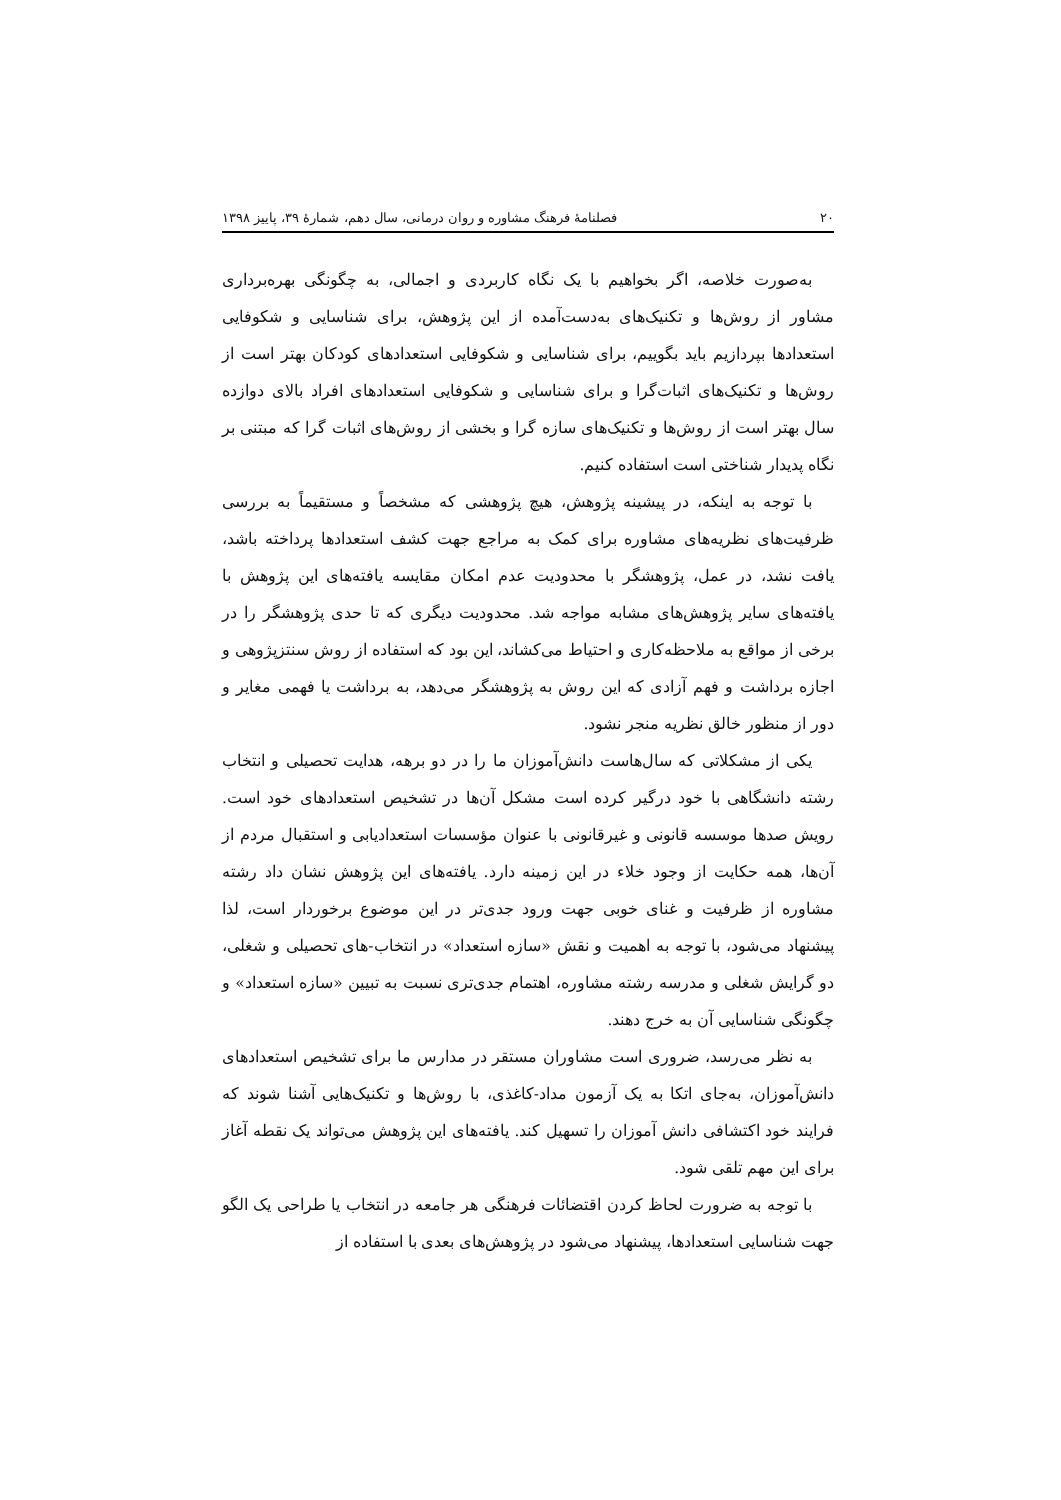۲۰ فصلنامۀ فرهنگ مشاوره و روان درمانی، سال دهم، شمارۀ ۳۹، پاییز ۱۳۹۸
به‌صورت خلاصه، اگر بخواهیم با یک نگاه کاربردی و اجمالی، به چگونگی بهره‌برداری مشاور از روش‌ها و تکنیک‌های به‌دست‌آمده از این پژوهش، برای شناسایی و شکوفایی استعدادها بپردازیم باید بگوییم، برای شناسایی و شکوفایی استعدادهای کودکان بهتر است از روش‌ها و تکنیک‌های اثبات‌گرا و برای شناسایی و شکوفایی استعدادهای افراد بالای دوازده سال بهتر است از روش‌ها و تکنیک‌های سازه گرا و بخشی از روش‌های اثبات گرا که مبتنی بر نگاه پدیدار شناختی است استفاده کنیم.
با توجه به اینکه، در پیشینه پژوهش، هیچ پژوهشی که مشخصاً و مستقیماً به بررسی ظرفیت‌های نظریه‌های مشاوره برای کمک به مراجع جهت کشف استعدادها پرداخته باشد، یافت نشد، در عمل، پژوهشگر با محدودیت عدم امکان مقایسه یافته‌های این پژوهش با یافته‌های سایر پژوهش‌های مشابه مواجه شد. محدودیت دیگری که تا حدی پژوهشگر را در برخی از مواقع به ملاحظه‌کاری و احتیاط می‌کشاند، این بود که استفاده از روش سنتزپژوهی و اجازه برداشت و فهم آزادی که این روش به پژوهشگر می‌دهد، به برداشت یا فهمی مغایر و دور از منظور خالق نظریه منجر نشود.
یکی از مشکلاتی که سال‌هاست دانش‌آموزان ما را در دو برهه، هدایت تحصیلی و انتخاب رشته دانشگاهی با خود درگیر کرده است مشکل آن‌ها در تشخیص استعدادهای خود است. رویش صدها موسسه قانونی و غیرقانونی با عنوان مؤسسات استعدادیابی و استقبال مردم از آن‌ها، همه حکایت از وجود خلاء در این زمینه دارد. یافته‌های این پژوهش نشان داد رشته مشاوره از ظرفیت و غنای خوبی جهت ورود جدی‌تر در این موضوع برخوردار است، لذا پیشنهاد می‌شود، با توجه به اهمیت و نقش «سازه استعداد» در انتخاب-های تحصیلی و شغلی، دو گرایش شغلی و مدرسه رشته مشاوره، اهتمام جدی‌تری نسبت به تبیین «سازه استعداد» و چگونگی شناسایی آن به خرج دهند.
به نظر می‌رسد، ضروری است مشاوران مستقر در مدارس ما برای تشخیص استعدادهای دانش‌آموزان، به‌جای اتکا به یک آزمون مداد-کاغذی، با روش‌ها و تکنیک‌هایی آشنا شوند که فرایند خود اکتشافی دانش آموزان را تسهیل کند. یافته‌های این پژوهش می‌تواند یک نقطه آغاز برای این مهم تلقی شود.
با توجه به ضرورت لحاظ کردن اقتضائات فرهنگی هر جامعه در انتخاب یا طراحی یک الگو جهت شناسایی استعدادها، پیشنهاد می‌شود در پژوهش‌های بعدی با استفاده از